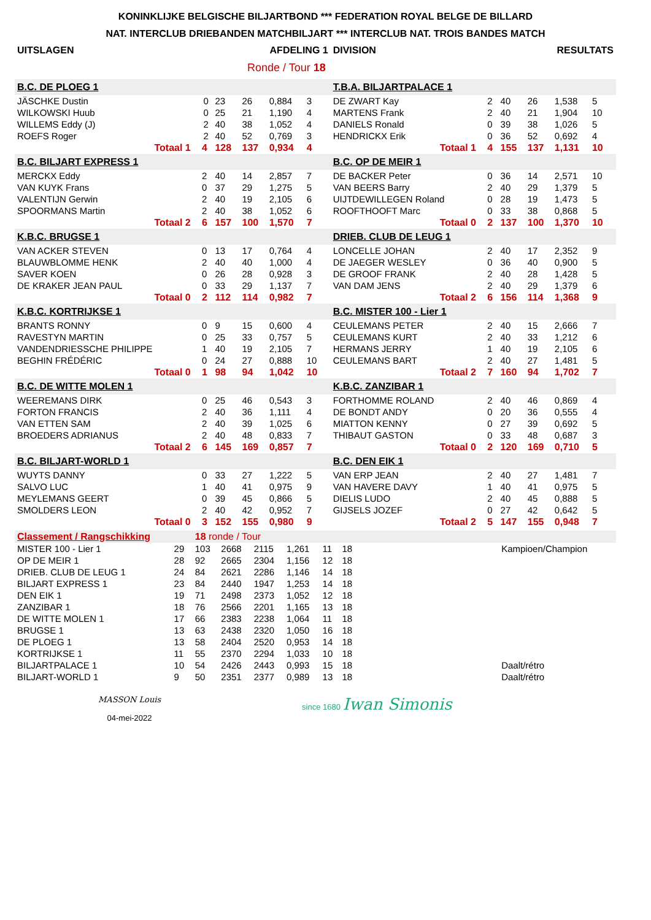KONINKLIJKE BELGISCHE BILJARTBOND *** FEDERATION ROYAL BELGE DE BILLARD
NAT. INTERCLUB DRIEBANDEN MATCHBILJART *** INTERCLUB NAT. TROIS BANDES MATCH
| UITSLAGEN | | | AFDELING 1 | | | | | DIVISION | | | RESULTATS | | | | |
| Ronde / Tour 18 | | | | | | | | | | | | | | | |
| B.C. DE PLOEG 1 | | | | | | | | T.B.A. BILJARTPALACE 1 | | | | | | | |
| JÄSCHKE Dustin | | 0 | 23 | 26 | 0,884 | 3 | | DE ZWART Kay | | 2 | 40 | 26 | 1,538 | 5 | |
| WILKOWSKI Huub | | 0 | 25 | 21 | 1,190 | 4 | | MARTENS Frank | | 2 | 40 | 21 | 1,904 | 10 | |
| WILLEMS Eddy (J) | | 2 | 40 | 38 | 1,052 | 4 | | DANIELS Ronald | | 0 | 39 | 38 | 1,026 | 5 | |
| ROEFS Roger | | 2 | 40 | 52 | 0,769 | 3 | | HENDRICKX Erik | | 0 | 36 | 52 | 0,692 | 4 | |
| Totaal 1 | | 4 | 128 | 137 | 0,934 | 4 | | Totaal 1 | | 4 | 155 | 137 | 1,131 | 10 | |
| B.C. BILJART EXPRESS 1 | | | | | | | | B.C. OP DE MEIR 1 | | | | | | | |
| MERCKX Eddy | | 2 | 40 | 14 | 2,857 | 7 | | DE BACKER Peter | | 0 | 36 | 14 | 2,571 | 10 | |
| VAN KUYK Frans | | 0 | 37 | 29 | 1,275 | 5 | | VAN BEERS Barry | | 2 | 40 | 29 | 1,379 | 5 | |
| VALENTIJN Gerwin | | 2 | 40 | 19 | 2,105 | 6 | | UIJTDEWILLEGEN Roland | | 0 | 28 | 19 | 1,473 | 5 | |
| SPOORMANS Martin | | 2 | 40 | 38 | 1,052 | 6 | | ROOFTHOOFT Marc | | 0 | 33 | 38 | 0,868 | 5 | |
| Totaal 2 | | 6 | 157 | 100 | 1,570 | 7 | | Totaal 0 | | 2 | 137 | 100 | 1,370 | 10 | |
| K.B.C. BRUGSE 1 | | | | | | | | DRIEB. CLUB DE LEUG 1 | | | | | | | |
| VAN ACKER STEVEN | | 0 | 13 | 17 | 0,764 | 4 | | LONCELLE JOHAN | | 2 | 40 | 17 | 2,352 | 9 | |
| BLAUWBLOMME HENK | | 2 | 40 | 40 | 1,000 | 4 | | DE JAEGER WESLEY | | 0 | 36 | 40 | 0,900 | 5 | |
| SAVER KOEN | | 0 | 26 | 28 | 0,928 | 3 | | DE GROOF FRANK | | 2 | 40 | 28 | 1,428 | 5 | |
| DE KRAKER JEAN PAUL | | 0 | 33 | 29 | 1,137 | 7 | | VAN DAM JENS | | 2 | 40 | 29 | 1,379 | 6 | |
| Totaal 0 | | 2 | 112 | 114 | 0,982 | 7 | | Totaal 2 | | 6 | 156 | 114 | 1,368 | 9 | |
| K.B.C. KORTRIJKSE 1 | | | | | | | | B.C. MISTER 100 - Lier 1 | | | | | | | |
| BRANTS RONNY | | 0 | 9 | 15 | 0,600 | 4 | | CEULEMANS PETER | | 2 | 40 | 15 | 2,666 | 7 | |
| RAVESTYN MARTIN | | 0 | 25 | 33 | 0,757 | 5 | | CEULEMANS KURT | | 2 | 40 | 33 | 1,212 | 6 | |
| VANDENDRIESSCHE PHILIPPE | | 1 | 40 | 19 | 2,105 | 7 | | HERMANS JERRY | | 1 | 40 | 19 | 2,105 | 6 | |
| BEGHIN FRÉDÉRIC | | 0 | 24 | 27 | 0,888 | 10 | | CEULEMANS BART | | 2 | 40 | 27 | 1,481 | 5 | |
| Totaal 0 | | 1 | 98 | 94 | 1,042 | 10 | | Totaal 2 | | 7 | 160 | 94 | 1,702 | 7 | |
| B.C. DE WITTE MOLEN 1 | | | | | | | | K.B.C. ZANZIBAR 1 | | | | | | | |
| WEEREMANS DIRK | | 0 | 25 | 46 | 0,543 | 3 | | FORTHOMME ROLAND | | 2 | 40 | 46 | 0,869 | 4 | |
| FORTON FRANCIS | | 2 | 40 | 36 | 1,111 | 4 | | DE BONDT ANDY | | 0 | 20 | 36 | 0,555 | 4 | |
| VAN ETTEN SAM | | 2 | 40 | 39 | 1,025 | 6 | | MIATTON KENNY | | 0 | 27 | 39 | 0,692 | 5 | |
| BROEDERS ADRIANUS | | 2 | 40 | 48 | 0,833 | 7 | | THIBAUT GASTON | | 0 | 33 | 48 | 0,687 | 3 | |
| Totaal 2 | | 6 | 145 | 169 | 0,857 | 7 | | Totaal 0 | | 2 | 120 | 169 | 0,710 | 5 | |
| B.C. BILJART-WORLD 1 | | | | | | | | B.C. DEN EIK 1 | | | | | | | |
| WUYTS DANNY | | 0 | 33 | 27 | 1,222 | 5 | | VAN ERP JEAN | | 2 | 40 | 27 | 1,481 | 7 | |
| SALVO LUC | | 1 | 40 | 41 | 0,975 | 9 | | VAN HAVERE DAVY | | 1 | 40 | 41 | 0,975 | 5 | |
| MEYLEMANS GEERT | | 0 | 39 | 45 | 0,866 | 5 | | DIELIS LUDO | | 2 | 40 | 45 | 0,888 | 5 | |
| SMOLDERS LEON | | 2 | 40 | 42 | 0,952 | 7 | | GIJSELS JOZEF | | 0 | 27 | 42 | 0,642 | 5 | |
| Totaal 0 | | 3 | 152 | 155 | 0,980 | 9 | | Totaal 2 | | 5 | 147 | 155 | 0,948 | 7 | |
| Classement / Rangschikking | | 18 ronde / Tour | | | | | | | |
| MISTER 100 - Lier 1 | 29 | 103 | 2668 | 2115 | 1,261 | 11 | 18 | | Kampioen/Champion |
| OP DE MEIR 1 | 28 | 92 | 2665 | 2304 | 1,156 | 12 | 18 | | |
| DRIEB. CLUB DE LEUG 1 | 24 | 84 | 2621 | 2286 | 1,146 | 14 | 18 | | |
| BILJART EXPRESS 1 | 23 | 84 | 2440 | 1947 | 1,253 | 14 | 18 | | |
| DEN EIK 1 | 19 | 71 | 2498 | 2373 | 1,052 | 12 | 18 | | |
| ZANZIBAR 1 | 18 | 76 | 2566 | 2201 | 1,165 | 13 | 18 | | |
| DE WITTE MOLEN 1 | 17 | 66 | 2383 | 2238 | 1,064 | 11 | 18 | | |
| BRUGSE 1 | 13 | 63 | 2438 | 2320 | 1,050 | 16 | 18 | | |
| DE PLOEG 1 | 13 | 58 | 2404 | 2520 | 0,953 | 14 | 18 | | |
| KORTRIJKSE 1 | 11 | 55 | 2370 | 2294 | 1,033 | 10 | 18 | | |
| BILJARTPALACE 1 | 10 | 54 | 2426 | 2443 | 0,993 | 15 | 18 | | Daalt/rétro |
| BILJART-WORLD 1 | 9 | 50 | 2351 | 2377 | 0,989 | 13 | 18 | | Daalt/rétro |
MASSON Louis
04-mei-2022
since 1680 Iwan Simonis